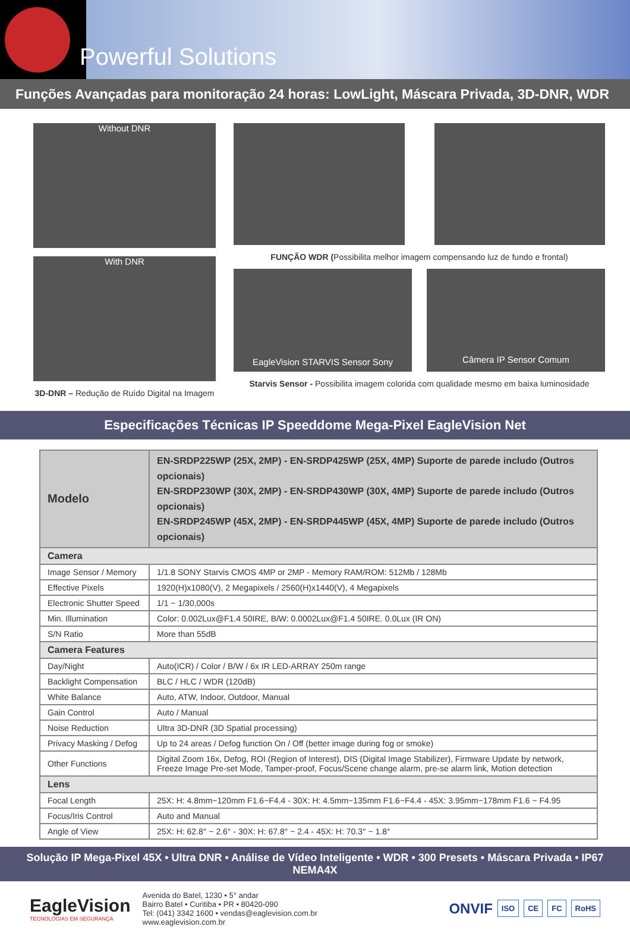Powerful Solutions
Funções Avançadas para monitoração 24 horas: LowLight, Máscara Privada, 3D-DNR, WDR
Without DNR
With DNR
3D-DNR – Redução de Ruído Digital na Imagem
FUNÇÃO WDR (Possibilita melhor imagem compensando luz de fundo e frontal)
EagleVision STARVIS Sensor Sony
Câmera IP Sensor Comum
Starvis Sensor - Possibilita imagem colorida com qualidade mesmo em baixa luminosidade
Especificações Técnicas IP Speeddome Mega-Pixel EagleVision Net
| Modelo | EN-SRDP225WP (25X, 2MP) - EN-SRDP425WP (25X, 4MP) Suporte de parede includo (Outros opcionais) EN-SRDP230WP (30X, 2MP) - EN-SRDP430WP (30X, 4MP) Suporte de parede includo (Outros opcionais) EN-SRDP245WP (45X, 2MP) - EN-SRDP445WP (45X, 4MP) Suporte de parede includo (Outros opcionais) |
| --- | --- |
| Camera | |
| Image Sensor / Memory | 1/1.8 SONY Starvis CMOS 4MP or 2MP - Memory RAM/ROM: 512Mb / 128Mb |
| Effective Pixels | 1920(H)x1080(V), 2 Megapixels / 2560(H)x1440(V), 4 Megapixels |
| Electronic Shutter Speed | 1/1 ~ 1/30,000s |
| Min. Illumination | Color: 0.002Lux@F1.4 50IRE, B/W: 0.0002Lux@F1.4 50IRE. 0.0Lux (IR ON) |
| S/N Ratio | More than 55dB |
| Camera Features | |
| Day/Night | Auto(ICR) / Color / B/W / 6x IR LED-ARRAY 250m range |
| Backlight Compensation | BLC / HLC / WDR (120dB) |
| White Balance | Auto, ATW, Indoor, Outdoor, Manual |
| Gain Control | Auto / Manual |
| Noise Reduction | Ultra 3D-DNR (3D Spatial processing) |
| Privacy Masking / Defog | Up to 24 areas / Defog function On / Off (better image during fog or smoke) |
| Other Functions | Digital Zoom 16x, Defog, ROI (Region of Interest), DIS (Digital Image Stabilizer), Firmware Update by network, Freeze Image Pre-set Mode, Tamper-proof, Focus/Scene change alarm, pre-se alarm link, Motion detection |
| Lens | |
| Focal Length | 25X: H: 4.8mm~120mm F1.6~F4.4 - 30X: H: 4.5mm~135mm F1.6~F4.4 - 45X: 3.95mm~178mm F1.6 ~ F4.95 |
| Focus/Iris Control | Auto and Manual |
| Angle of View | 25X: H: 62.8° ~ 2.6° - 30X: H: 67.8° ~ 2.4 - 45X: H: 70.3° ~ 1.8° |
Solução IP Mega-Pixel 45X • Ultra DNR • Análise de Vídeo Inteligente • WDR • 300 Presets • Máscara Privada • IP67 NEMA4X
EagleVision
TECNOLOGIAS EM SEGURANÇA
Avenida do Batel, 1230 • 5° andar
Bairro Batel • Curitiba • PR • 80420-090
Tel: (041) 3342 1600 • vendas@eaglevision.com.br
www.eaglevision.com.br
ONVIF ISO CE FC RoHS